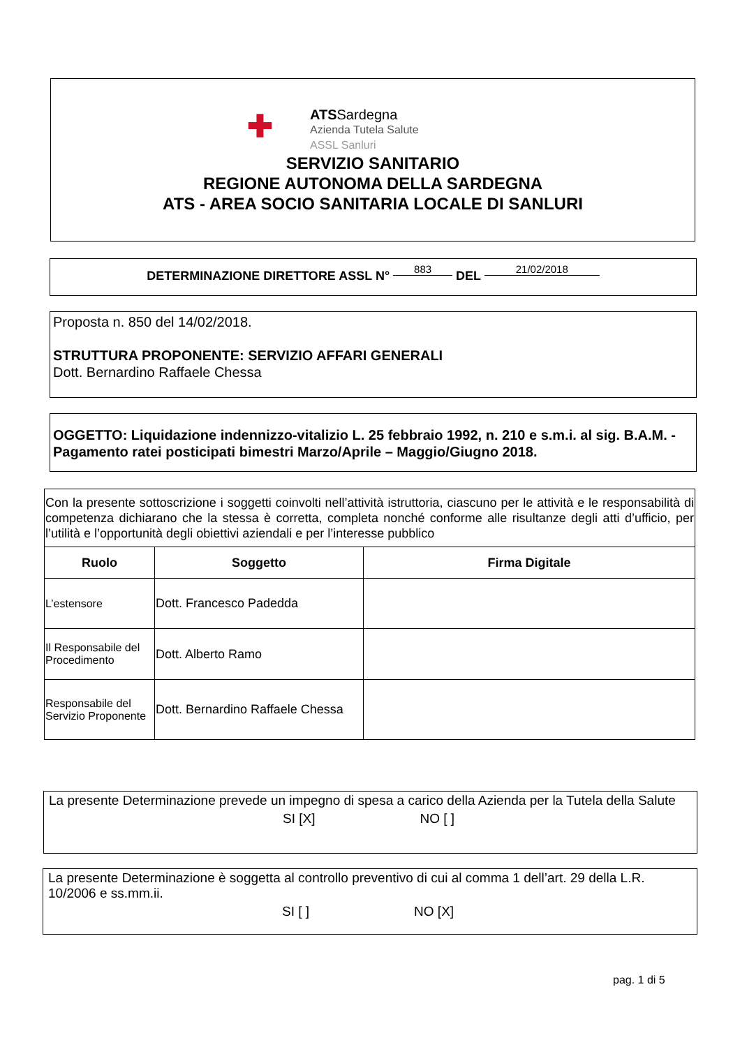✚
ATSSardegna
Azienda Tutela Salute
ASSL Sanluri
SERVIZIO SANITARIO
REGIONE AUTONOMA DELLA SARDEGNA
ATS - AREA SOCIO SANITARIA LOCALE DI SANLURI
DETERMINAZIONE DIRETTORE ASSL N° 883 DEL 21/02/2018
Proposta n. 850 del 14/02/2018.
STRUTTURA PROPONENTE: SERVIZIO AFFARI GENERALI
Dott. Bernardino Raffaele Chessa
OGGETTO: Liquidazione indennizzo-vitalizio L. 25 febbraio 1992, n. 210 e s.m.i. al sig. B.A.M. - Pagamento ratei posticipati bimestri Marzo/Aprile – Maggio/Giugno 2018.
| Con la presente sottoscrizione i soggetti coinvolti nell’attività istruttoria, ciascuno per le attività e le responsabilità di competenza dichiarano che la stessa è corretta, completa nonché conforme alle risultanze degli atti d’ufficio, per l’utilità e l’opportunità degli obiettivi aziendali e per l’interesse pubblico | | |
| Ruolo | Soggetto | Firma Digitale |
| L’estensore | Dott. Francesco Padedda | |
| Il Responsabile del Procedimento | Dott. Alberto Ramo | |
| Responsabile del Servizio Proponente | Dott. Bernardino Raffaele Chessa | |
La presente Determinazione prevede un impegno di spesa a carico della Azienda per la Tutela della Salute
SI [X] NO [ ]
La presente Determinazione è soggetta al controllo preventivo di cui al comma 1 dell’art. 29 della L.R. 10/2006 e ss.mm.ii.
SI [ ] NO [X]
pag. 1 di 5